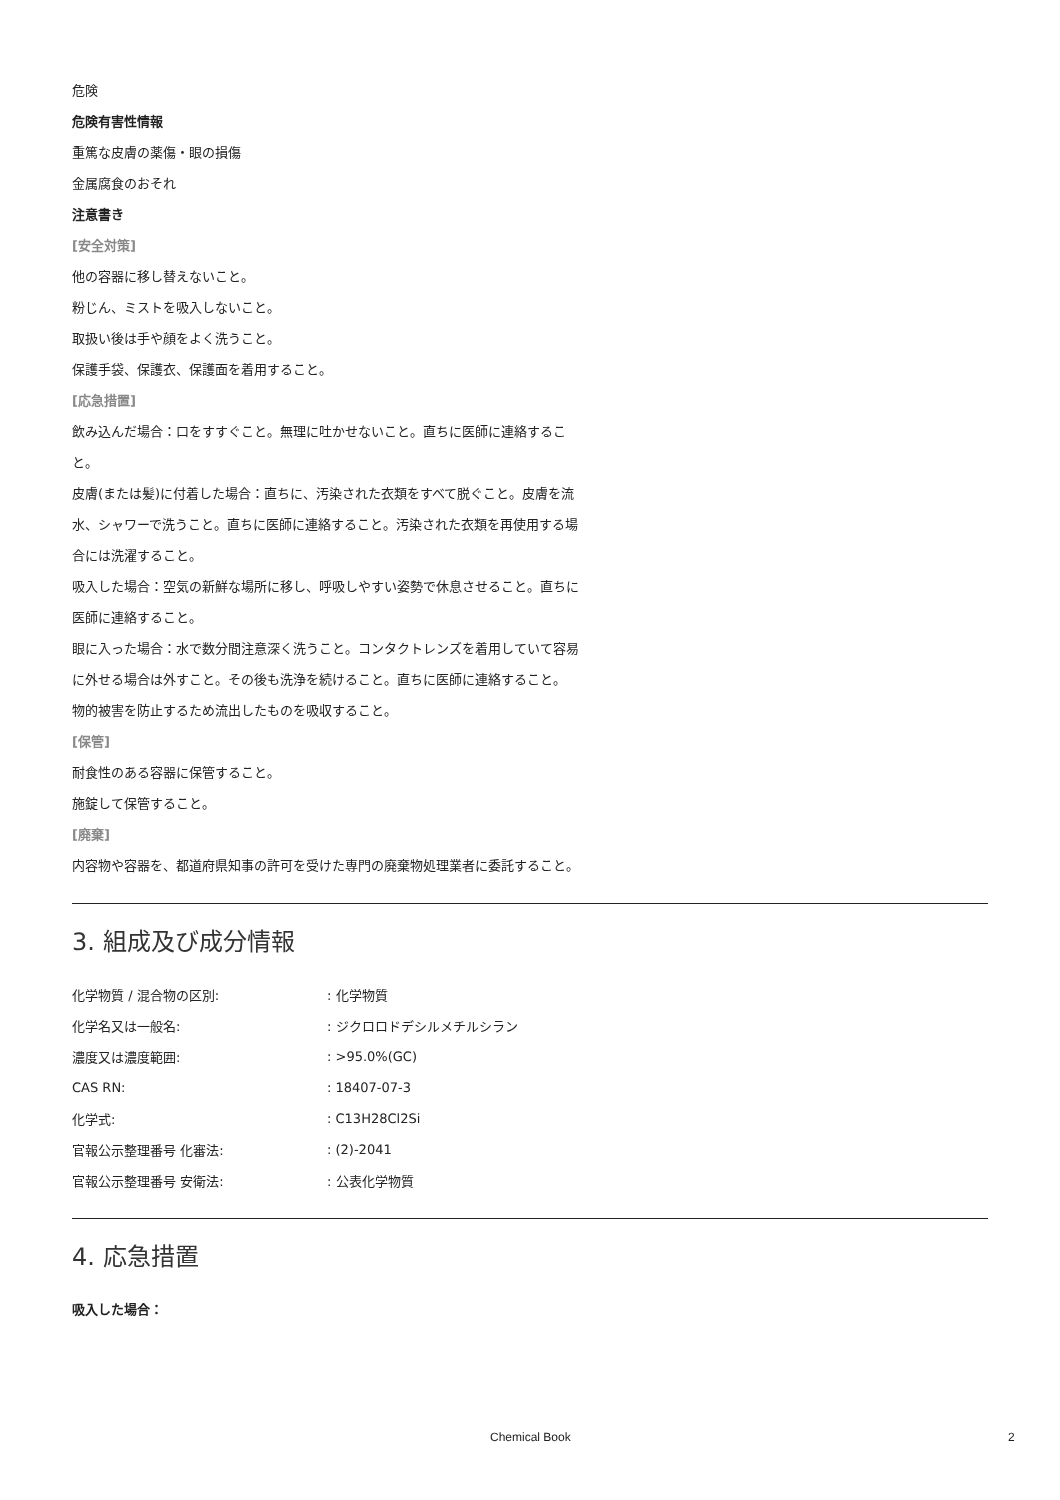危険
危険有害性情報
重篤な皮膚の薬傷・眼の損傷
金属腐食のおそれ
注意書き
[安全対策]
他の容器に移し替えないこと。
粉じん、ミストを吸入しないこと。
取扱い後は手や顔をよく洗うこと。
保護手袋、保護衣、保護面を着用すること。
[応急措置]
飲み込んだ場合：口をすすぐこと。無理に吐かせないこと。直ちに医師に連絡すること。
皮膚(または髪)に付着した場合：直ちに、汚染された衣類をすべて脱ぐこと。皮膚を流水、シャワーで洗うこと。直ちに医師に連絡すること。汚染された衣類を再使用する場合には洗濯すること。
吸入した場合：空気の新鮮な場所に移し、呼吸しやすい姿勢で休息させること。直ちに医師に連絡すること。
眼に入った場合：水で数分間注意深く洗うこと。コンタクトレンズを着用していて容易に外せる場合は外すこと。その後も洗浄を続けること。直ちに医師に連絡すること。
物的被害を防止するため流出したものを吸収すること。
[保管]
耐食性のある容器に保管すること。
施錠して保管すること。
[廃棄]
内容物や容器を、都道府県知事の許可を受けた専門の廃棄物処理業者に委託すること。
3. 組成及び成分情報
| 化学物質 / 混合物の区別: | : 化学物質 |
| 化学名又は一般名: | : ジクロロドデシルメチルシラン |
| 濃度又は濃度範囲: | : >95.0%(GC) |
| CAS RN: | : 18407-07-3 |
| 化学式: | : C13H28Cl2Si |
| 官報公示整理番号 化審法: | : (2)-2041 |
| 官報公示整理番号 安衛法: | : 公表化学物質 |
4. 応急措置
吸入した場合：
Chemical Book 2